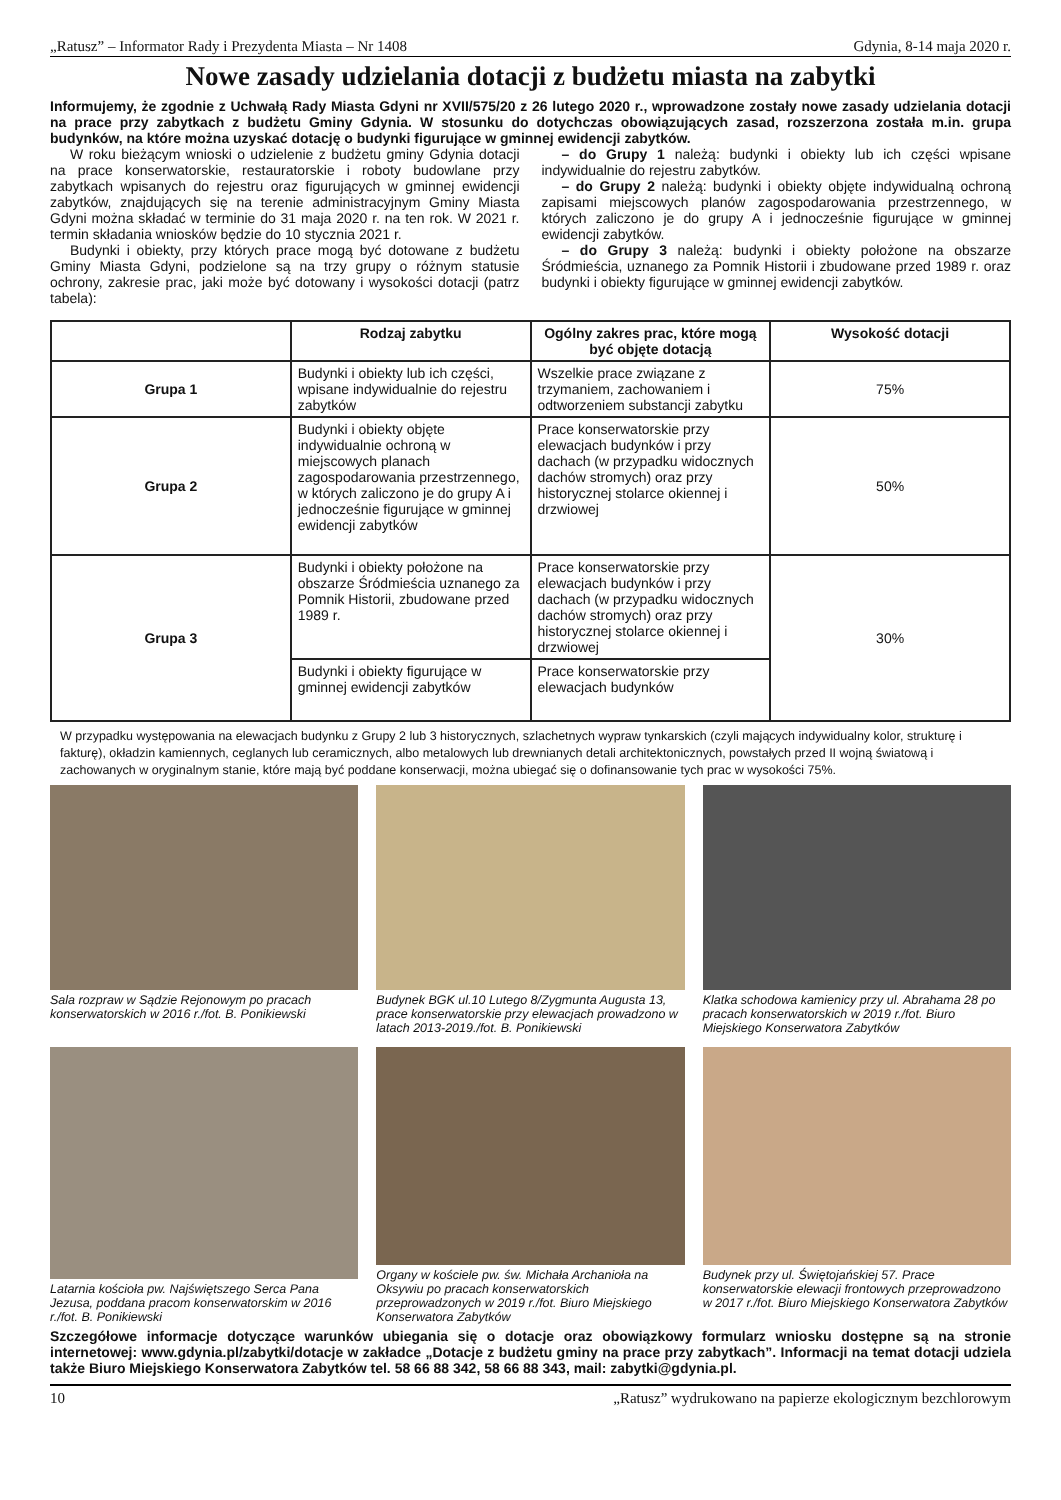„Ratusz” – Informator Rady i Prezydenta Miasta – Nr 1408 Gdynia, 8-14 maja 2020 r.
Nowe zasady udzielania dotacji z budżetu miasta na zabytki
Informujemy, że zgodnie z Uchwałą Rady Miasta Gdyni nr XVII/575/20 z 26 lutego 2020 r., wprowadzone zostały nowe zasady udzielania dotacji na prace przy zabytkach z budżetu Gminy Gdynia. W stosunku do dotychczas obowiązujących zasad, rozszerzona została m.in. grupa budynków, na które można uzyskać dotację o budynki figurujące w gminnej ewidencji zabytków.
W roku bieżącym wnioski o udzielenie z budżetu gminy Gdynia dotacji na prace konserwatorskie, restauratorskie i roboty budowlane przy zabytkach wpisanych do rejestru oraz figurujących w gminnej ewidencji zabytków, znajdujących się na terenie administracyjnym Gminy Miasta Gdyni można składać w terminie do 31 maja 2020 r. na ten rok. W 2021 r. termin składania wniosków będzie do 10 stycznia 2021 r.
Budynki i obiekty, przy których prace mogą być dotowane z budżetu Gminy Miasta Gdyni, podzielone są na trzy grupy o różnym statusie ochrony, zakresie prac, jaki może być dotowany i wysokości dotacji (patrz tabela):
– do Grupy 1 należą: budynki i obiekty lub ich części wpisane indywidualnie do rejestru zabytków.
– do Grupy 2 należą: budynki i obiekty objęte indywidualną ochroną zapisami miejscowych planów zagospodarowania przestrzennego, w których zaliczono je do grupy A i jednocześnie figurujące w gminnej ewidencji zabytków.
– do Grupy 3 należą: budynki i obiekty położone na obszarze Śródmieścia, uznanego za Pomnik Historii i zbudowane przed 1989 r. oraz budynki i obiekty figurujące w gminnej ewidencji zabytków.
| | Rodzaj zabytku | Ogólny zakres prac, które mogą być objęte dotacją | Wysokość dotacji |
| --- | --- | --- | --- |
| Grupa 1 | Budynki i obiekty lub ich części, wpisane indywidualnie do rejestru zabytków | Wszelkie prace związane z trzymaniem, zachowaniem i odtworzeniem substancji zabytku | 75% |
| Grupa 2 | Budynki i obiekty objęte indywidualnie ochroną w miejscowych planach zagospodarowania przestrzennego, w których zaliczono je do grupy A i jednocześnie figurujące w gminnej ewidencji zabytków | Prace konserwatorskie przy elewacjach budynków i przy dachach (w przypadku widocznych dachów stromych) oraz przy historycznej stolarce okiennej i drzwiowej | 50% |
| Grupa 3 | Budynki i obiekty położone na obszarze Śródmieścia uznanego za Pomnik Historii, zbudowane przed 1989 r. | Prace konserwatorskie przy elewacjach budynków i przy dachach (w przypadku widocznych dachów stromych) oraz przy historycznej stolarce okiennej i drzwiowej | 30% |
| | Budynki i obiekty figurujące w gminnej ewidencji zabytków | Prace konserwatorskie przy elewacjach budynków | |
W przypadku występowania na elewacjach budynku z Grupy 2 lub 3 historycznych, szlachetnych wypraw tynkarskich (czyli mających indywidualny kolor, strukturę i fakturę), okładzin kamiennych, ceglanych lub ceramicznych, albo metalowych lub drewnianych detali architektonicznych, powstałych przed II wojną światową i zachowanych w oryginalnym stanie, które mają być poddane konserwacji, można ubiegać się o dofinansowanie tych prac w wysokości 75%.
Sala rozpraw w Sądzie Rejonowym po pracach konserwatorskich w 2016 r./fot. B. Ponikiewski
Budynek BGK ul.10 Lutego 8/Zygmunta Augusta 13, prace konserwatorskie przy elewacjach prowadzono w latach 2013-2019./fot. B. Ponikiewski
Klatka schodowa kamienicy przy ul. Abrahama 28 po pracach konserwatorskich w 2019 r./fot. Biuro Miejskiego Konserwatora Zabytków
Latarnia kościoła pw. Najświętszego Serca Pana Jezusa, poddana pracom konserwatorskim w 2016 r./fot. B. Ponikiewski
Organy w kościele pw. św. Michała Archanioła na Oksywiu po pracach konserwatorskich przeprowadzonych w 2019 r./fot. Biuro Miejskiego Konserwatora Zabytków
Budynek przy ul. Świętojańskiej 57. Prace konserwatorskie elewacji frontowych przeprowadzono w 2017 r./fot. Biuro Miejskiego Konserwatora Zabytków
Szczegółowe informacje dotyczące warunków ubiegania się o dotacje oraz obowiązkowy formularz wniosku dostępne są na stronie internetowej: www.gdynia.pl/zabytki/dotacje w zakładce „Dotacje z budżetu gminy na prace przy zabytkach”. Informacji na temat dotacji udziela także Biuro Miejskiego Konserwatora Zabytków tel. 58 66 88 342, 58 66 88 343, mail: zabytki@gdynia.pl.
10 „Ratusz” wydrukowano na papierze ekologicznym bezchlorowym